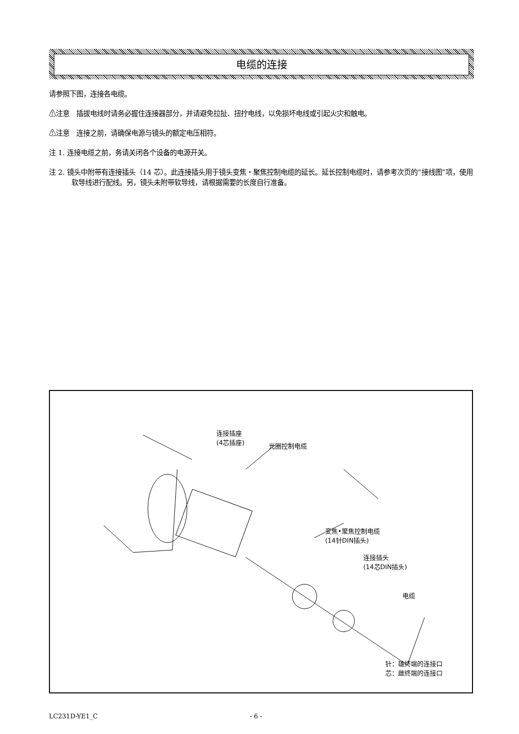电缆的连接
请参照下图，连接各电缆。
⚠注意　插拔电线时请务必握住连接器部分，并请避免拉扯、扭拧电线，以免损坏电线或引起火灾和触电。
⚠注意　连接之前，请确保电源与镜头的额定电压相符。
注 1. 连接电缆之前，务请关闭各个设备的电源开关。
注 2. 镜头中附带有连接插头（14 芯）。此连接插头用于镜头变焦・聚焦控制电缆的延长。延长控制电缆时，请参考次页的“接线图”项，使用软导线进行配线。另，镜头未附带软导线，请根据需要的长度自行准备。
连接插座
(4芯插座)
光圈控制电缆
变焦•聚焦控制电缆
(14针DIN插头)
连接插头
(14芯DIN插头)
电缆
针：雄终端的连接口
芯：雌终端的连接口
LC231D-YE1_C - 6 -